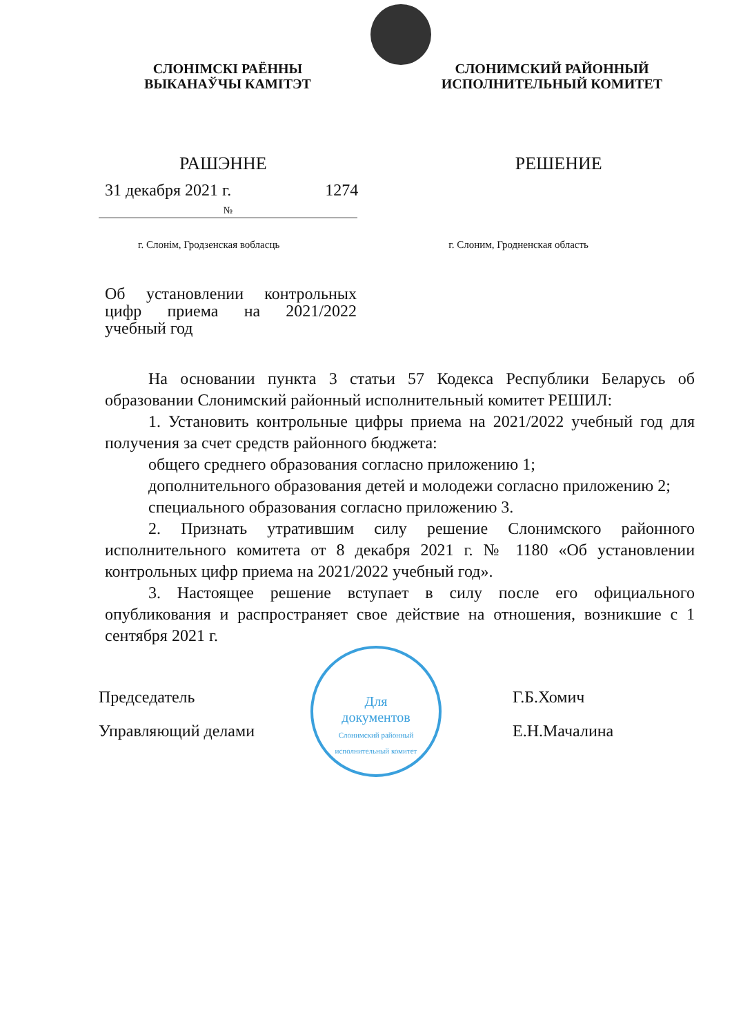СЛОНІМСКІ РАЁННЫ
ВЫКАНАЎЧЫ КАМІТЭТ
СЛОНИМСКИЙ РАЙОННЫЙ
ИСПОЛНИТЕЛЬНЫЙ КОМИТЕТ
РАШЭННЕ РЕШЕНИЕ
31 декабря 2021 г. 1274
№
г. Слонім, Гродзенская вобласць г. Слоним, Гродненская область
Об установлении контрольных цифр приема на 2021/2022 учебный год
На основании пункта 3 статьи 57 Кодекса Республики Беларусь об образовании Слонимский районный исполнительный комитет РЕШИЛ:
1. Установить контрольные цифры приема на 2021/2022 учебный год для получения за счет средств районного бюджета:
общего среднего образования согласно приложению 1;
дополнительного образования детей и молодежи согласно приложению 2;
специального образования согласно приложению 3.
2. Признать утратившим силу решение Слонимского районного исполнительного комитета от 8 декабря 2021 г. № 1180 «Об установлении контрольных цифр приема на 2021/2022 учебный год».
3. Настоящее решение вступает в силу после его официального опубликования и распространяет свое действие на отношения, возникшие с 1 сентября 2021 г.
Председатель Г.Б.Хомич
Управляющий делами Е.Н.Мачалина
Для
документов
Слонимский районный исполнительный комитет